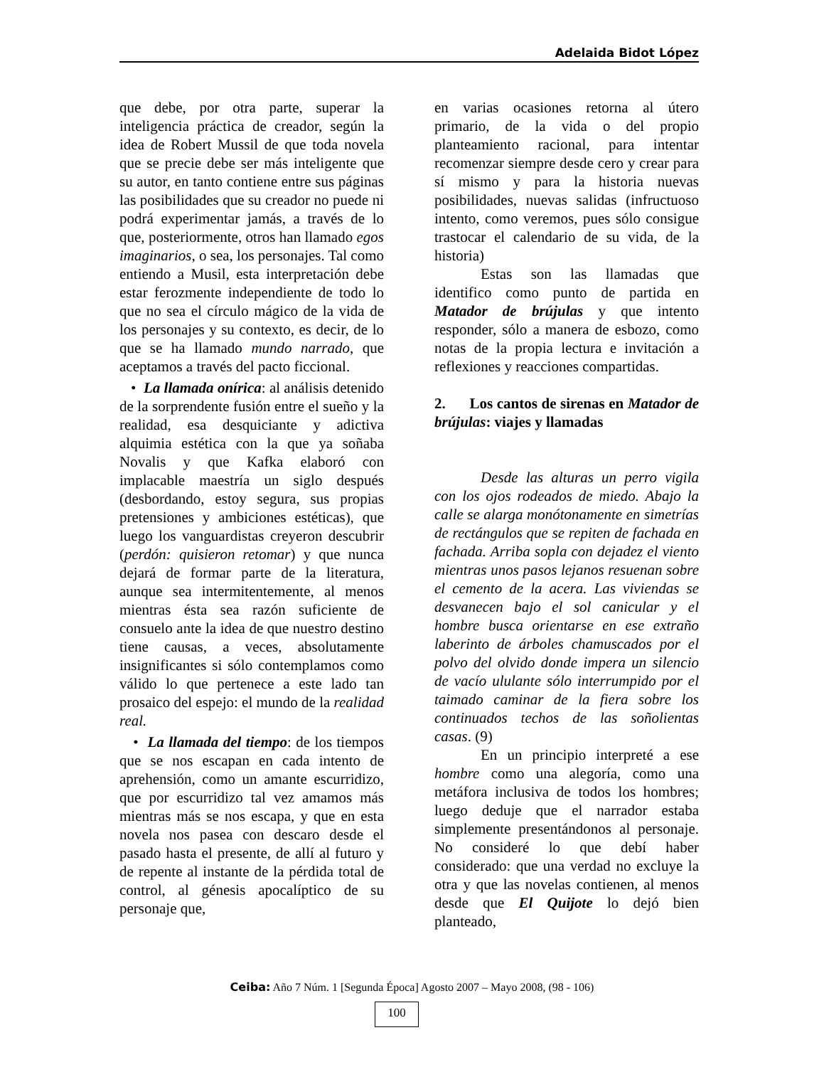Adelaida Bidot López
que debe, por otra parte, superar la inteligencia práctica de creador, según la idea de Robert Mussil de que toda novela que se precie debe ser más inteligente que su autor, en tanto contiene entre sus páginas las posibilidades que su creador no puede ni podrá experimentar jamás, a través de lo que, posteriormente, otros han llamado egos imaginarios, o sea, los personajes. Tal como entiendo a Musil, esta interpretación debe estar ferozmente independiente de todo lo que no sea el círculo mágico de la vida de los personajes y su contexto, es decir, de lo que se ha llamado mundo narrado, que aceptamos a través del pacto ficcional.
• La llamada onírica: al análisis detenido de la sorprendente fusión entre el sueño y la realidad, esa desquiciante y adictiva alquimia estética con la que ya soñaba Novalis y que Kafka elaboró con implacable maestría un siglo después (desbordando, estoy segura, sus propias pretensiones y ambiciones estéticas), que luego los vanguardistas creyeron descubrir (perdón: quisieron retomar) y que nunca dejará de formar parte de la literatura, aunque sea intermitentemente, al menos mientras ésta sea razón suficiente de consuelo ante la idea de que nuestro destino tiene causas, a veces, absolutamente insignificantes si sólo contemplamos como válido lo que pertenece a este lado tan prosaico del espejo: el mundo de la realidad real.
• La llamada del tiempo: de los tiempos que se nos escapan en cada intento de aprehensión, como un amante escurridizo, que por escurridizo tal vez amamos más mientras más se nos escapa, y que en esta novela nos pasea con descaro desde el pasado hasta el presente, de allí al futuro y de repente al instante de la pérdida total de control, al génesis apocalíptico de su personaje que,
en varias ocasiones retorna al útero primario, de la vida o del propio planteamiento racional, para intentar recomenzar siempre desde cero y crear para sí mismo y para la historia nuevas posibilidades, nuevas salidas (infructuoso intento, como veremos, pues sólo consigue trastocar el calendario de su vida, de la historia)
Estas son las llamadas que identifico como punto de partida en Matador de brújulas y que intento responder, sólo a manera de esbozo, como notas de la propia lectura e invitación a reflexiones y reacciones compartidas.
2. Los cantos de sirenas en Matador de brújulas: viajes y llamadas
Desde las alturas un perro vigila con los ojos rodeados de miedo. Abajo la calle se alarga monótonamente en simetrías de rectángulos que se repiten de fachada en fachada. Arriba sopla con dejadez el viento mientras unos pasos lejanos resuenan sobre el cemento de la acera. Las viviendas se desvanecen bajo el sol canicular y el hombre busca orientarse en ese extraño laberinto de árboles chamuscados por el polvo del olvido donde impera un silencio de vacío ululante sólo interrumpido por el taimado caminar de la fiera sobre los continuados techos de las soñolientas casas. (9)
En un principio interpreté a ese hombre como una alegoría, como una metáfora inclusiva de todos los hombres; luego deduje que el narrador estaba simplemente presentándonos al personaje. No consideré lo que debí haber considerado: que una verdad no excluye la otra y que las novelas contienen, al menos desde que El Quijote lo dejó bien planteado,
Ceiba: Año 7 Núm. 1 [Segunda Época] Agosto 2007 – Mayo 2008, (98 - 106)
100